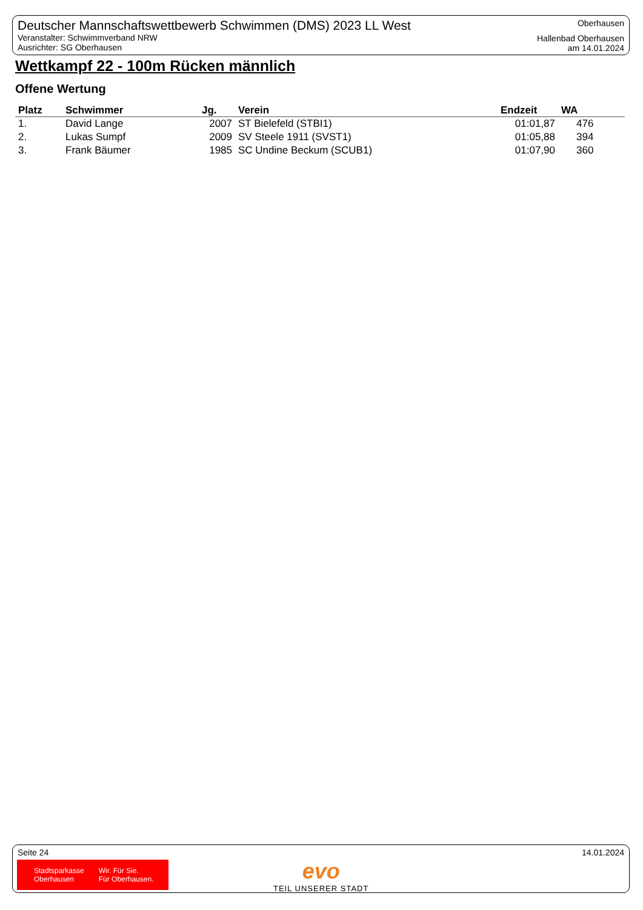Deutscher Mannschaftswettbewerb Schwimmen (DMS) 2023 LL West
Veranstalter: Schwimmverband NRW
Ausrichter: SG Oberhausen
Oberhausen
Hallenbad Oberhausen
am 14.01.2024
Wettkampf 22 - 100m Rücken männlich
Offene Wertung
| Platz | Schwimmer | Jg. | Verein | Endzeit | WA |
| --- | --- | --- | --- | --- | --- |
| 1. | David Lange | 2007 | ST Bielefeld (STBI1) | 01:01,87 | 476 |
| 2. | Lukas Sumpf | 2009 | SV Steele 1911 (SVST1) | 01:05,88 | 394 |
| 3. | Frank Bäumer | 1985 | SC Undine Beckum (SCUB1) | 01:07,90 | 360 |
Seite 24 14.01.2024
Stadtsparkasse
Oberhausen
Wir. Für Sie.
Für Oberhausen.
evo
TEIL UNSERER STADT